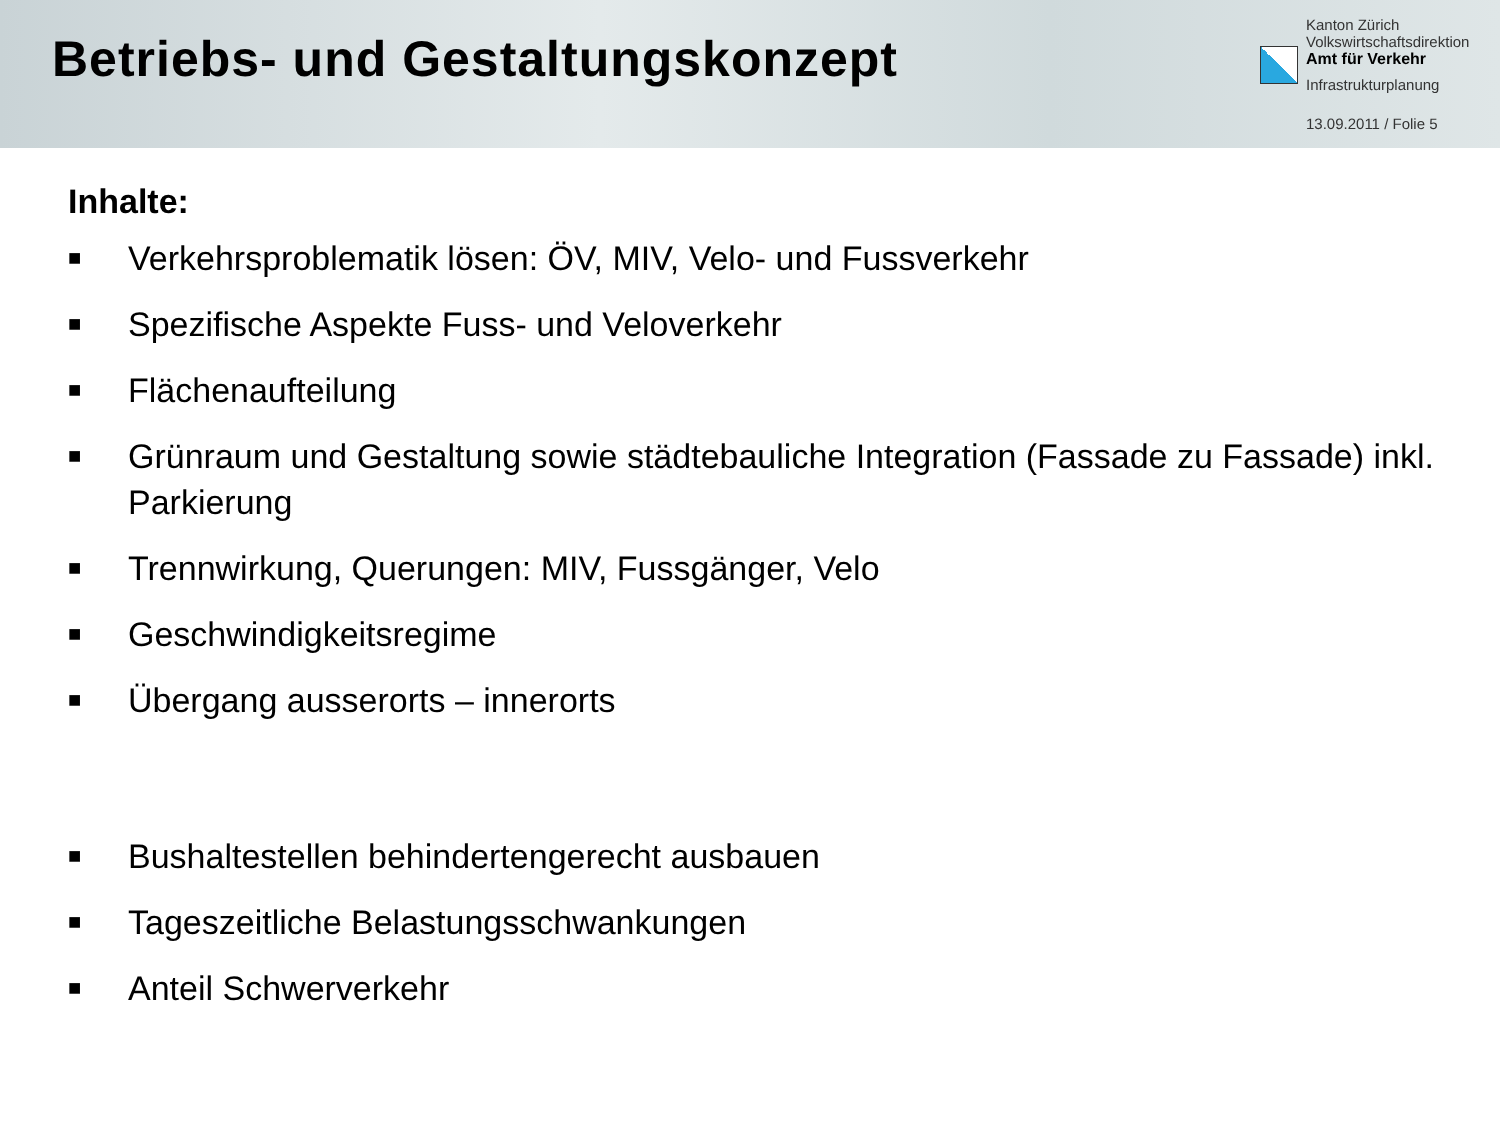Betriebs- und Gestaltungskonzept
Kanton Zürich
Volkswirtschaftsdirektion
Amt für Verkehr
Infrastrukturplanung
13.09.2011 / Folie 5
Inhalte:
■ Verkehrsproblematik lösen: ÖV, MIV, Velo- und Fussverkehr
■ Spezifische Aspekte Fuss- und Veloverkehr
■ Flächenaufteilung
■ Grünraum und Gestaltung sowie städtebauliche Integration (Fassade zu Fassade) inkl. Parkierung
■ Trennwirkung, Querungen: MIV, Fussgänger, Velo
■ Geschwindigkeitsregime
■ Übergang ausserorts – innerorts
■ Bushaltestellen behindertengerecht ausbauen
■ Tageszeitliche Belastungsschwankungen
■ Anteil Schwerverkehr